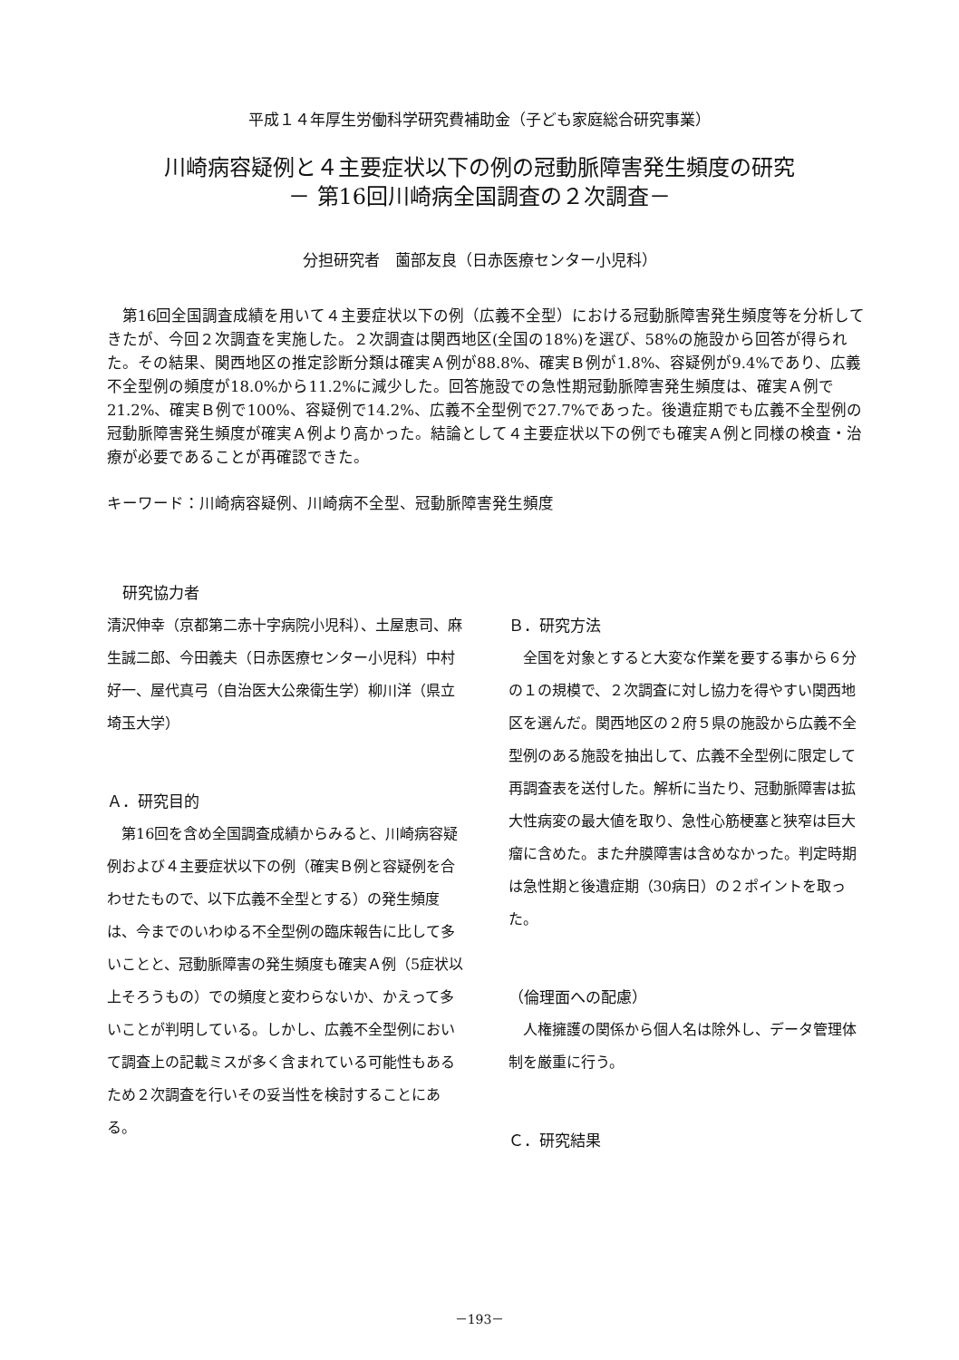平成１４年厚生労働科学研究費補助金（子ども家庭総合研究事業）
川崎病容疑例と４主要症状以下の例の冠動脈障害発生頻度の研究
－ 第16回川崎病全国調査の２次調査－
分担研究者　薗部友良（日赤医療センター小児科）
第16回全国調査成績を用いて４主要症状以下の例（広義不全型）における冠動脈障害発生頻度等を分析してきたが、今回２次調査を実施した。２次調査は関西地区(全国の18%)を選び、58%の施設から回答が得られた。その結果、関西地区の推定診断分類は確実Ａ例が88.8%、確実Ｂ例が1.8%、容疑例が9.4%であり、広義不全型例の頻度が18.0%から11.2%に減少した。回答施設での急性期冠動脈障害発生頻度は、確実Ａ例で21.2%、確実Ｂ例で100%、容疑例で14.2%、広義不全型例で27.7%であった。後遺症期でも広義不全型例の冠動脈障害発生頻度が確実Ａ例より高かった。結論として４主要症状以下の例でも確実Ａ例と同様の検査・治療が必要であることが再確認できた。
キーワード：川崎病容疑例、川崎病不全型、冠動脈障害発生頻度
　研究協力者
清沢伸幸（京都第二赤十字病院小児科）、土屋恵司、麻生誠二郎、今田義夫（日赤医療センター小児科）中村好一、屋代真弓（自治医大公衆衛生学）柳川洋（県立埼玉大学）
Ａ．研究目的
第16回を含め全国調査成績からみると、川崎病容疑例および４主要症状以下の例（確実Ｂ例と容疑例を合わせたもので、以下広義不全型とする）の発生頻度は、今までのいわゆる不全型例の臨床報告に比して多いことと、冠動脈障害の発生頻度も確実Ａ例（5症状以上そろうもの）での頻度と変わらないか、かえって多いことが判明している。しかし、広義不全型例において調査上の記載ミスが多く含まれている可能性もあるため２次調査を行いその妥当性を検討することにある。
Ｂ．研究方法
全国を対象とすると大変な作業を要する事から６分の１の規模で、２次調査に対し協力を得やすい関西地区を選んだ。関西地区の２府５県の施設から広義不全型例のある施設を抽出して、広義不全型例に限定して再調査表を送付した。解析に当たり、冠動脈障害は拡大性病変の最大値を取り、急性心筋梗塞と狭窄は巨大瘤に含めた。また弁膜障害は含めなかった。判定時期は急性期と後遺症期（30病日）の２ポイントを取った。
（倫理面への配慮）
人権擁護の関係から個人名は除外し、データ管理体制を厳重に行う。
Ｃ．研究結果
－193－